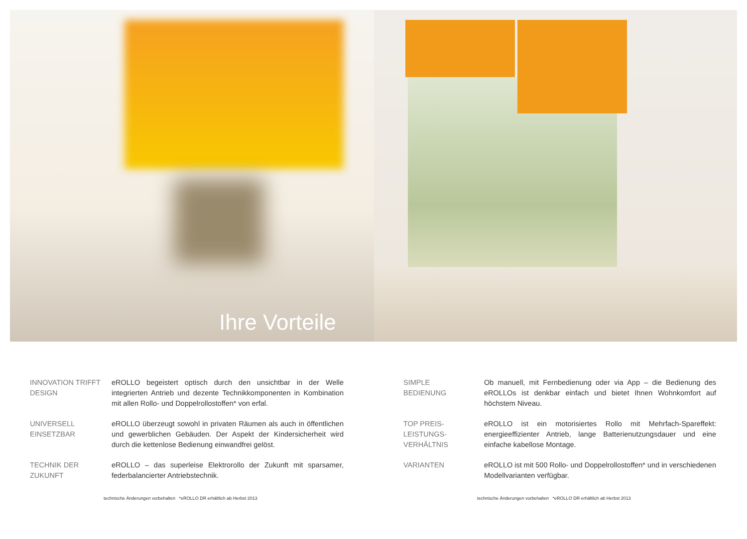Ihre Vorteile
INNOVATION TRIFFT DESIGN
eROLLO begeistert optisch durch den unsichtbar in der Welle integrierten Antrieb und dezente Technikkomponenten in Kombination mit allen Rollo- und Doppelrollostoffen* von erfal.
UNIVERSELL
EINSETZBAR
eROLLO überzeugt sowohl in privaten Räumen als auch in öffentlichen und gewerblichen Gebäuden. Der Aspekt der Kindersicherheit wird durch die kettenlose Bedienung einwandfrei gelöst.
TECHNIK DER
ZUKUNFT
eROLLO – das superleise Elektrorollo der Zukunft mit sparsamer, federbalancierter Antriebstechnik.
technische Änderungen vorbehalten *eROLLO DR erhältlich ab Herbst 2013
SIMPLE
BEDIENUNG
Ob manuell, mit Fernbedienung oder via App – die Bedienung des eROLLOs ist denkbar einfach und bietet Ihnen Wohnkomfort auf höchstem Niveau.
TOP PREIS-
LEISTUNGS-
VERHÄLTNIS
eROLLO ist ein motorisiertes Rollo mit Mehrfach-Spareffekt: energieeffizienter Antrieb, lange Batterienutzungsdauer und eine einfache kabellose Montage.
VARIANTEN eROLLO ist mit 500 Rollo- und Doppelrollostoffen* und in verschiedenen Modellvarianten verfügbar.
technische Änderungen vorbehalten *eROLLO DR erhältlich ab Herbst 2013